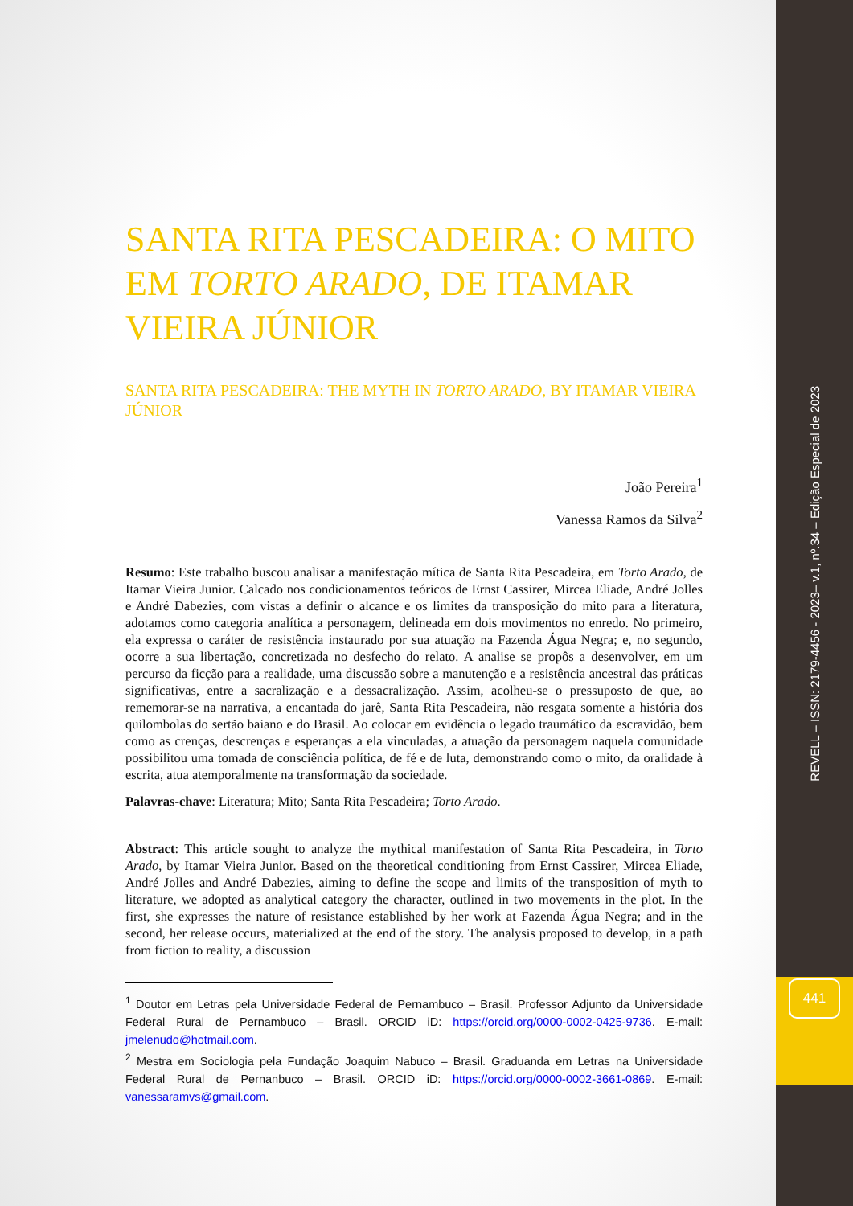REVELL – ISSN: 2179-4456 - 2023– v.1, nº.34 – Edição Especial de 2023
441
SANTA RITA PESCADEIRA: O MITO EM TORTO ARADO, DE ITAMAR VIEIRA JÚNIOR
SANTA RITA PESCADEIRA: THE MYTH IN TORTO ARADO, BY ITAMAR VIEIRA JÚNIOR
João Pereira<sup>1</sup>
Vanessa Ramos da Silva<sup>2</sup>
Resumo: Este trabalho buscou analisar a manifestação mítica de Santa Rita Pescadeira, em Torto Arado, de Itamar Vieira Junior. Calcado nos condicionamentos teóricos de Ernst Cassirer, Mircea Eliade, André Jolles e André Dabezies, com vistas a definir o alcance e os limites da transposição do mito para a literatura, adotamos como categoria analítica a personagem, delineada em dois movimentos no enredo. No primeiro, ela expressa o caráter de resistência instaurado por sua atuação na Fazenda Água Negra; e, no segundo, ocorre a sua libertação, concretizada no desfecho do relato. A analise se propôs a desenvolver, em um percurso da ficção para a realidade, uma discussão sobre a manutenção e a resistência ancestral das práticas significativas, entre a sacralização e a dessacralização. Assim, acolheu-se o pressuposto de que, ao rememorar-se na narrativa, a encantada do jarê, Santa Rita Pescadeira, não resgata somente a história dos quilombolas do sertão baiano e do Brasil. Ao colocar em evidência o legado traumático da escravidão, bem como as crenças, descrenças e esperanças a ela vinculadas, a atuação da personagem naquela comunidade possibilitou uma tomada de consciência política, de fé e de luta, demonstrando como o mito, da oralidade à escrita, atua atemporalmente na transformação da sociedade.
Palavras-chave: Literatura; Mito; Santa Rita Pescadeira; Torto Arado.
Abstract: This article sought to analyze the mythical manifestation of Santa Rita Pescadeira, in Torto Arado, by Itamar Vieira Junior. Based on the theoretical conditioning from Ernst Cassirer, Mircea Eliade, André Jolles and André Dabezies, aiming to define the scope and limits of the transposition of myth to literature, we adopted as analytical category the character, outlined in two movements in the plot. In the first, she expresses the nature of resistance established by her work at Fazenda Água Negra; and in the second, her release occurs, materialized at the end of the story. The analysis proposed to develop, in a path from fiction to reality, a discussion
<sup>1</sup> Doutor em Letras pela Universidade Federal de Pernambuco – Brasil. Professor Adjunto da Universidade Federal Rural de Pernambuco – Brasil. ORCID iD: https://orcid.org/0000-0002-0425-9736. E-mail: jmelenudo@hotmail.com.
<sup>2</sup> Mestra em Sociologia pela Fundação Joaquim Nabuco – Brasil. Graduanda em Letras na Universidade Federal Rural de Pernanbuco – Brasil. ORCID iD: https://orcid.org/0000-0002-3661-0869. E-mail: vanessaramvs@gmail.com.